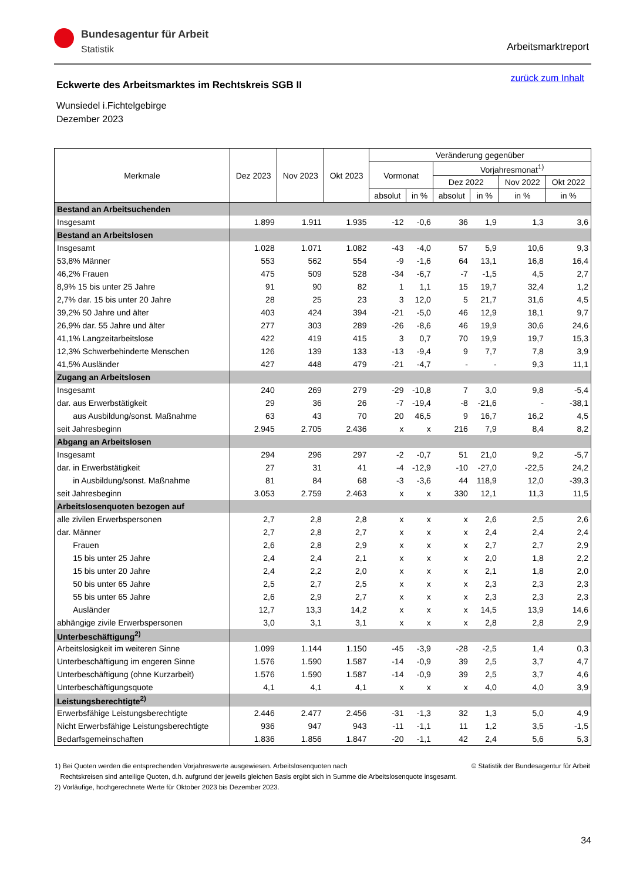Bundesagentur für Arbeit
Statistik
Arbeitsmarktreport
Eckwerte des Arbeitsmarktes im Rechtskreis SGB II
zurück zum Inhalt
Wunsiedel i.Fichtelgebirge
Dezember 2023
| Merkmale | Dez 2023 | Nov 2023 | Okt 2023 | Veränderung gegenüber | | | | | |
| --- | --- | --- | --- | --- | --- | --- | --- | --- | --- |
| | | | | Vormonat | | Vorjahresmonat<sup>1)</sup> | | | |
| | | | | | | Dez 2022 | | Nov 2022 | Okt 2022 |
| | | | | absolut | in % | absolut | in % | in % | in % |
| Bestand an Arbeitsuchenden | | | | | | | | | |
| Insgesamt | 1.899 | 1.911 | 1.935 | -12 | -0,6 | 36 | 1,9 | 1,3 | 3,6 |
| Bestand an Arbeitslosen | | | | | | | | | |
| Insgesamt | 1.028 | 1.071 | 1.082 | -43 | -4,0 | 57 | 5,9 | 10,6 | 9,3 |
| 53,8% Männer | 553 | 562 | 554 | -9 | -1,6 | 64 | 13,1 | 16,8 | 16,4 |
| 46,2% Frauen | 475 | 509 | 528 | -34 | -6,7 | -7 | -1,5 | 4,5 | 2,7 |
| 8,9% 15 bis unter 25 Jahre | 91 | 90 | 82 | 1 | 1,1 | 15 | 19,7 | 32,4 | 1,2 |
| 2,7% dar. 15 bis unter 20 Jahre | 28 | 25 | 23 | 3 | 12,0 | 5 | 21,7 | 31,6 | 4,5 |
| 39,2% 50 Jahre und älter | 403 | 424 | 394 | -21 | -5,0 | 46 | 12,9 | 18,1 | 9,7 |
| 26,9% dar. 55 Jahre und älter | 277 | 303 | 289 | -26 | -8,6 | 46 | 19,9 | 30,6 | 24,6 |
| 41,1% Langzeitarbeitslose | 422 | 419 | 415 | 3 | 0,7 | 70 | 19,9 | 19,7 | 15,3 |
| 12,3% Schwerbehinderte Menschen | 126 | 139 | 133 | -13 | -9,4 | 9 | 7,7 | 7,8 | 3,9 |
| 41,5% Ausländer | 427 | 448 | 479 | -21 | -4,7 | - | - | 9,3 | 11,1 |
| Zugang an Arbeitslosen | | | | | | | | | |
| Insgesamt | 240 | 269 | 279 | -29 | -10,8 | 7 | 3,0 | 9,8 | -5,4 |
| dar. aus Erwerbstätigkeit | 29 | 36 | 26 | -7 | -19,4 | -8 | -21,6 | - | -38,1 |
| aus Ausbildung/sonst. Maßnahme | 63 | 43 | 70 | 20 | 46,5 | 9 | 16,7 | 16,2 | 4,5 |
| seit Jahresbeginn | 2.945 | 2.705 | 2.436 | x | x | 216 | 7,9 | 8,4 | 8,2 |
| Abgang an Arbeitslosen | | | | | | | | | |
| Insgesamt | 294 | 296 | 297 | -2 | -0,7 | 51 | 21,0 | 9,2 | -5,7 |
| dar. in Erwerbstätigkeit | 27 | 31 | 41 | -4 | -12,9 | -10 | -27,0 | -22,5 | 24,2 |
| in Ausbildung/sonst. Maßnahme | 81 | 84 | 68 | -3 | -3,6 | 44 | 118,9 | 12,0 | -39,3 |
| seit Jahresbeginn | 3.053 | 2.759 | 2.463 | x | x | 330 | 12,1 | 11,3 | 11,5 |
| Arbeitslosenquoten bezogen auf | | | | | | | | | |
| alle zivilen Erwerbspersonen | 2,7 | 2,8 | 2,8 | x | x | x | 2,6 | 2,5 | 2,6 |
| dar. Männer | 2,7 | 2,8 | 2,7 | x | x | x | 2,4 | 2,4 | 2,4 |
| Frauen | 2,6 | 2,8 | 2,9 | x | x | x | 2,7 | 2,7 | 2,9 |
| 15 bis unter 25 Jahre | 2,4 | 2,4 | 2,1 | x | x | x | 2,0 | 1,8 | 2,2 |
| 15 bis unter 20 Jahre | 2,4 | 2,2 | 2,0 | x | x | x | 2,1 | 1,8 | 2,0 |
| 50 bis unter 65 Jahre | 2,5 | 2,7 | 2,5 | x | x | x | 2,3 | 2,3 | 2,3 |
| 55 bis unter 65 Jahre | 2,6 | 2,9 | 2,7 | x | x | x | 2,3 | 2,3 | 2,3 |
| Ausländer | 12,7 | 13,3 | 14,2 | x | x | x | 14,5 | 13,9 | 14,6 |
| abhängige zivile Erwerbspersonen | 3,0 | 3,1 | 3,1 | x | x | x | 2,8 | 2,8 | 2,9 |
| Unterbeschäftigung<sup>2)</sup> | | | | | | | | | |
| Arbeitslosigkeit im weiteren Sinne | 1.099 | 1.144 | 1.150 | -45 | -3,9 | -28 | -2,5 | 1,4 | 0,3 |
| Unterbeschäftigung im engeren Sinne | 1.576 | 1.590 | 1.587 | -14 | -0,9 | 39 | 2,5 | 3,7 | 4,7 |
| Unterbeschäftigung (ohne Kurzarbeit) | 1.576 | 1.590 | 1.587 | -14 | -0,9 | 39 | 2,5 | 3,7 | 4,6 |
| Unterbeschäftigungsquote | 4,1 | 4,1 | 4,1 | x | x | x | 4,0 | 4,0 | 3,9 |
| Leistungsberechtigte<sup>2)</sup> | | | | | | | | | |
| Erwerbsfähige Leistungsberechtigte | 2.446 | 2.477 | 2.456 | -31 | -1,3 | 32 | 1,3 | 5,0 | 4,9 |
| Nicht Erwerbsfähige Leistungsberechtigte | 936 | 947 | 943 | -11 | -1,1 | 11 | 1,2 | 3,5 | -1,5 |
| Bedarfsgemeinschaften | 1.836 | 1.856 | 1.847 | -20 | -1,1 | 42 | 2,4 | 5,6 | 5,3 |
1) Bei Quoten werden die entsprechenden Vorjahreswerte ausgewiesen. Arbeitslosenquoten nach © Statistik der Bundesagentur für Arbeit
Rechtskreisen sind anteilige Quoten, d.h. aufgrund der jeweils gleichen Basis ergibt sich in Summe die Arbeitslosenquote insgesamt.
2) Vorläufige, hochgerechnete Werte für Oktober 2023 bis Dezember 2023.
34